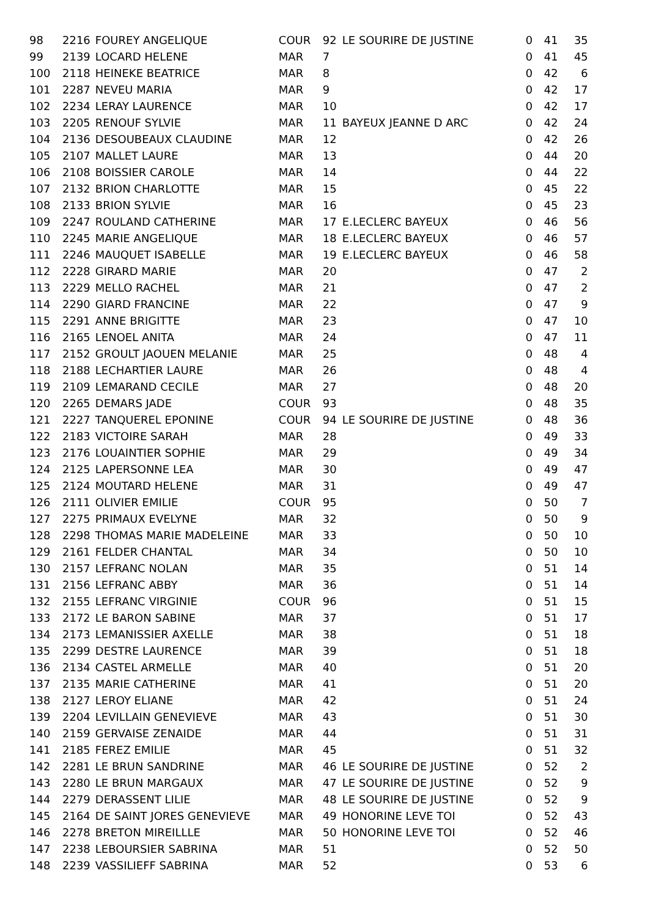| 98 | 2216 | FOUREY ANGELIQUE | COUR | 92 | LE SOURIRE DE JUSTINE | 0 | 41 | 35 |
| 99 | 2139 | LOCARD HELENE | MAR | 7 | | 0 | 41 | 45 |
| 100 | 2118 | HEINEKE BEATRICE | MAR | 8 | | 0 | 42 | 6 |
| 101 | 2287 | NEVEU MARIA | MAR | 9 | | 0 | 42 | 17 |
| 102 | 2234 | LERAY LAURENCE | MAR | 10 | | 0 | 42 | 17 |
| 103 | 2205 | RENOUF SYLVIE | MAR | 11 | BAYEUX JEANNE D ARC | 0 | 42 | 24 |
| 104 | 2136 | DESOUBEAUX CLAUDINE | MAR | 12 | | 0 | 42 | 26 |
| 105 | 2107 | MALLET LAURE | MAR | 13 | | 0 | 44 | 20 |
| 106 | 2108 | BOISSIER CAROLE | MAR | 14 | | 0 | 44 | 22 |
| 107 | 2132 | BRION CHARLOTTE | MAR | 15 | | 0 | 45 | 22 |
| 108 | 2133 | BRION SYLVIE | MAR | 16 | | 0 | 45 | 23 |
| 109 | 2247 | ROULAND CATHERINE | MAR | 17 | E.LECLERC BAYEUX | 0 | 46 | 56 |
| 110 | 2245 | MARIE ANGELIQUE | MAR | 18 | E.LECLERC BAYEUX | 0 | 46 | 57 |
| 111 | 2246 | MAUQUET ISABELLE | MAR | 19 | E.LECLERC BAYEUX | 0 | 46 | 58 |
| 112 | 2228 | GIRARD MARIE | MAR | 20 | | 0 | 47 | 2 |
| 113 | 2229 | MELLO RACHEL | MAR | 21 | | 0 | 47 | 2 |
| 114 | 2290 | GIARD FRANCINE | MAR | 22 | | 0 | 47 | 9 |
| 115 | 2291 | ANNE BRIGITTE | MAR | 23 | | 0 | 47 | 10 |
| 116 | 2165 | LENOEL ANITA | MAR | 24 | | 0 | 47 | 11 |
| 117 | 2152 | GROULT JAOUEN MELANIE | MAR | 25 | | 0 | 48 | 4 |
| 118 | 2188 | LECHARTIER LAURE | MAR | 26 | | 0 | 48 | 4 |
| 119 | 2109 | LEMARAND CECILE | MAR | 27 | | 0 | 48 | 20 |
| 120 | 2265 | DEMARS JADE | COUR | 93 | | 0 | 48 | 35 |
| 121 | 2227 | TANQUEREL EPONINE | COUR | 94 | LE SOURIRE DE JUSTINE | 0 | 48 | 36 |
| 122 | 2183 | VICTOIRE SARAH | MAR | 28 | | 0 | 49 | 33 |
| 123 | 2176 | LOUAINTIER SOPHIE | MAR | 29 | | 0 | 49 | 34 |
| 124 | 2125 | LAPERSONNE LEA | MAR | 30 | | 0 | 49 | 47 |
| 125 | 2124 | MOUTARD HELENE | MAR | 31 | | 0 | 49 | 47 |
| 126 | 2111 | OLIVIER EMILIE | COUR | 95 | | 0 | 50 | 7 |
| 127 | 2275 | PRIMAUX EVELYNE | MAR | 32 | | 0 | 50 | 9 |
| 128 | 2298 | THOMAS MARIE MADELEINE | MAR | 33 | | 0 | 50 | 10 |
| 129 | 2161 | FELDER CHANTAL | MAR | 34 | | 0 | 50 | 10 |
| 130 | 2157 | LEFRANC NOLAN | MAR | 35 | | 0 | 51 | 14 |
| 131 | 2156 | LEFRANC ABBY | MAR | 36 | | 0 | 51 | 14 |
| 132 | 2155 | LEFRANC VIRGINIE | COUR | 96 | | 0 | 51 | 15 |
| 133 | 2172 | LE BARON SABINE | MAR | 37 | | 0 | 51 | 17 |
| 134 | 2173 | LEMANISSIER AXELLE | MAR | 38 | | 0 | 51 | 18 |
| 135 | 2299 | DESTRE LAURENCE | MAR | 39 | | 0 | 51 | 18 |
| 136 | 2134 | CASTEL ARMELLE | MAR | 40 | | 0 | 51 | 20 |
| 137 | 2135 | MARIE CATHERINE | MAR | 41 | | 0 | 51 | 20 |
| 138 | 2127 | LEROY ELIANE | MAR | 42 | | 0 | 51 | 24 |
| 139 | 2204 | LEVILLAIN GENEVIEVE | MAR | 43 | | 0 | 51 | 30 |
| 140 | 2159 | GERVAISE ZENAIDE | MAR | 44 | | 0 | 51 | 31 |
| 141 | 2185 | FEREZ EMILIE | MAR | 45 | | 0 | 51 | 32 |
| 142 | 2281 | LE BRUN SANDRINE | MAR | 46 | LE SOURIRE DE JUSTINE | 0 | 52 | 2 |
| 143 | 2280 | LE BRUN MARGAUX | MAR | 47 | LE SOURIRE DE JUSTINE | 0 | 52 | 9 |
| 144 | 2279 | DERASSENT LILIE | MAR | 48 | LE SOURIRE DE JUSTINE | 0 | 52 | 9 |
| 145 | 2164 | DE SAINT JORES GENEVIEVE | MAR | 49 | HONORINE LEVE TOI | 0 | 52 | 43 |
| 146 | 2278 | BRETON MIREILLLE | MAR | 50 | HONORINE LEVE TOI | 0 | 52 | 46 |
| 147 | 2238 | LEBOURSIER SABRINA | MAR | 51 | | 0 | 52 | 50 |
| 148 | 2239 | VASSILIEFF SABRINA | MAR | 52 | | 0 | 53 | 6 |